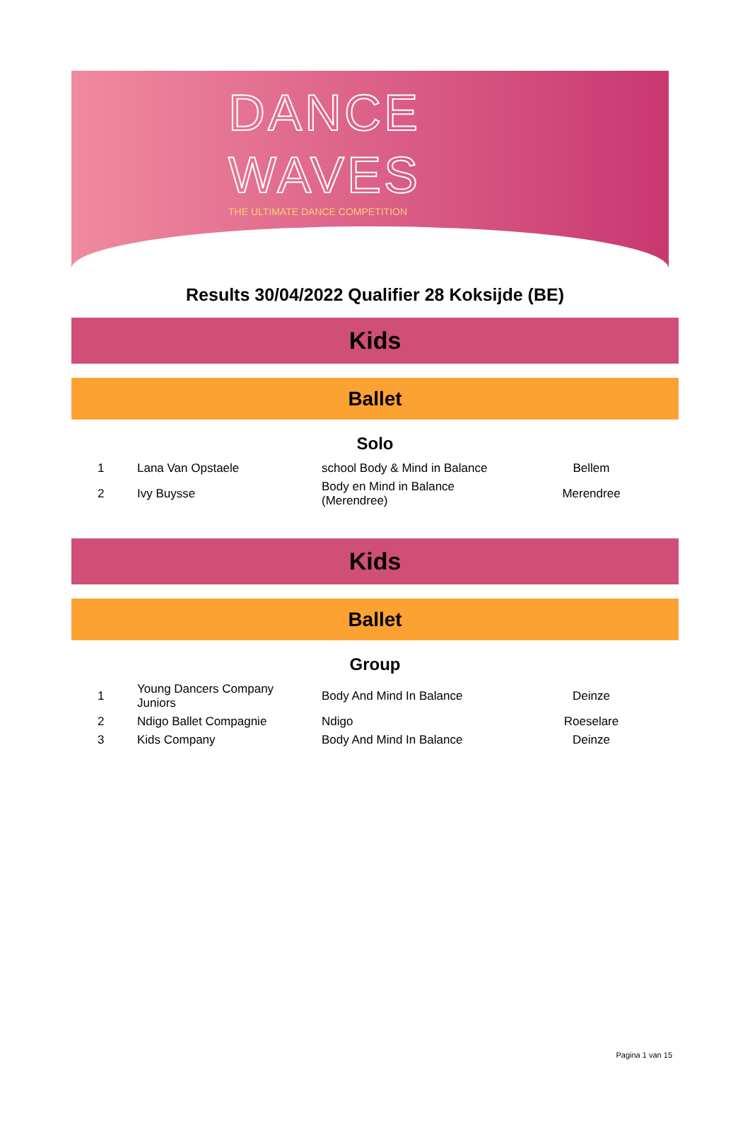DANCE
WAVES
THE ULTIMATE DANCE COMPETITION
Results 30/04/2022 Qualifier 28 Koksijde (BE)
Kids
Ballet
Solo
| 1 | Lana Van Opstaele | school Body & Mind in Balance | Bellem |
| 2 | Ivy Buysse | Body en Mind in Balance (Merendree) | Merendree |
Kids
Ballet
Group
| 1 | Young Dancers Company Juniors | Body And Mind In Balance | Deinze |
| 2 | Ndigo Ballet Compagnie | Ndigo | Roeselare |
| 3 | Kids Company | Body And Mind In Balance | Deinze |
Pagina 1 van 15